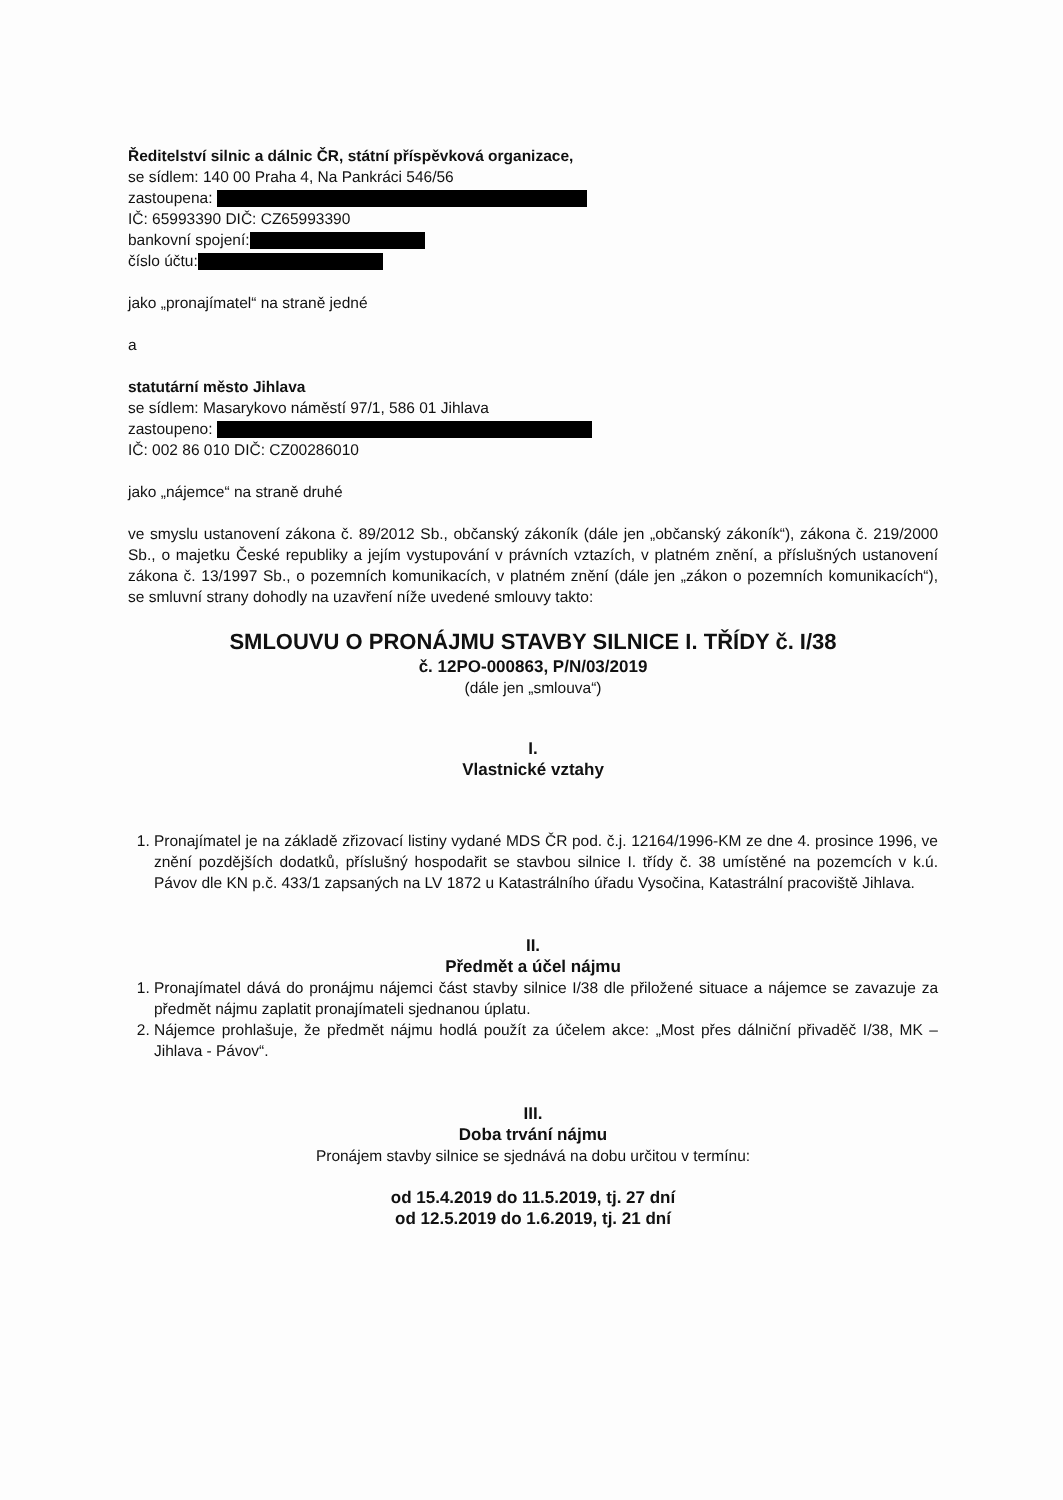Ředitelství silnic a dálnic ČR, státní příspěvková organizace,
se sídlem: 140 00 Praha 4, Na Pankráci 546/56
zastoupena:
IČ: 65993390 DIČ: CZ65993390
bankovní spojení:
číslo účtu:
jako „pronajímatel“ na straně jedné
a
statutární město Jihlava
se sídlem: Masarykovo náměstí 97/1, 586 01 Jihlava
zastoupeno:
IČ: 002 86 010 DIČ: CZ00286010
jako „nájemce“ na straně druhé
ve smyslu ustanovení zákona č. 89/2012 Sb., občanský zákoník (dále jen „občanský zákoník“), zákona č. 219/2000 Sb., o majetku České republiky a jejím vystupování v právních vztazích, v platném znění, a příslušných ustanovení zákona č. 13/1997 Sb., o pozemních komunikacích, v platném znění (dále jen „zákon o pozemních komunikacích“), se smluvní strany dohodly na uzavření níže uvedené smlouvy takto:
SMLOUVU O PRONÁJMU STAVBY SILNICE I. TŘÍDY č. I/38
č. 12PO-000863, P/N/03/2019
(dále jen „smlouva“)
I.
Vlastnické vztahy
1. Pronajímatel je na základě zřizovací listiny vydané MDS ČR pod. č.j. 12164/1996-KM ze dne 4. prosince 1996, ve znění pozdějších dodatků, příslušný hospodařit se stavbou silnice I. třídy č. 38 umístěné na pozemcích v k.ú. Pávov dle KN p.č. 433/1 zapsaných na LV 1872 u Katastrálního úřadu Vysočina, Katastrální pracoviště Jihlava.
II.
Předmět a účel nájmu
1. Pronajímatel dává do pronájmu nájemci část stavby silnice I/38 dle přiložené situace a nájemce se zavazuje za předmět nájmu zaplatit pronajímateli sjednanou úplatu.
2. Nájemce prohlašuje, že předmět nájmu hodlá použít za účelem akce: „Most přes dálniční přivaděč I/38, MK – Jihlava - Pávov“.
III.
Doba trvání nájmu
Pronájem stavby silnice se sjednává na dobu určitou v termínu:
od 15.4.2019 do 11.5.2019, tj. 27 dní
od 12.5.2019 do 1.6.2019, tj. 21 dní